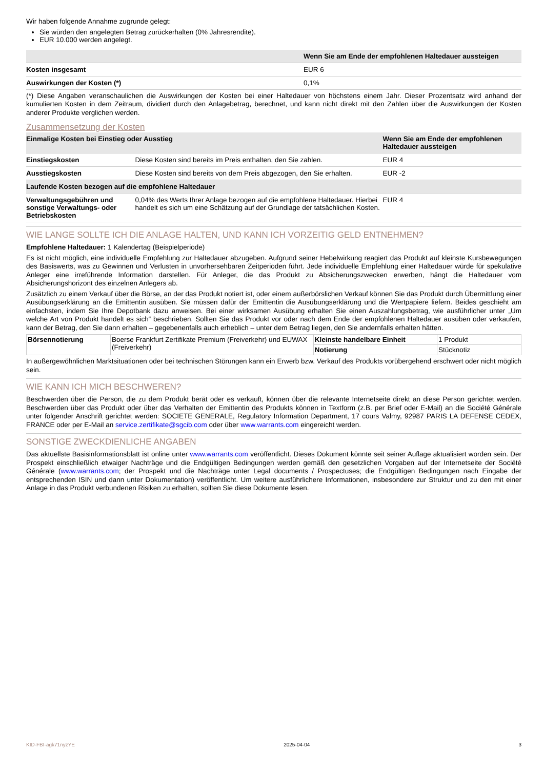Wir haben folgende Annahme zugrunde gelegt:
Sie würden den angelegten Betrag zurückerhalten (0% Jahresrendite).
EUR 10.000 werden angelegt.
| | Wenn Sie am Ende der empfohlenen Haltedauer aussteigen |
| --- | --- |
| Kosten insgesamt | EUR 6 |
| Auswirkungen der Kosten (*) | 0,1% |
(*) Diese Angaben veranschaulichen die Auswirkungen der Kosten bei einer Haltedauer von höchstens einem Jahr. Dieser Prozentsatz wird anhand der kumulierten Kosten in dem Zeitraum, dividiert durch den Anlagebetrag, berechnet, und kann nicht direkt mit den Zahlen über die Auswirkungen der Kosten anderer Produkte verglichen werden.
Zusammensetzung der Kosten
| Einmalige Kosten bei Einstieg oder Ausstieg | | Wenn Sie am Ende der empfohlenen Haltedauer aussteigen |
| --- | --- | --- |
| Einstiegskosten | Diese Kosten sind bereits im Preis enthalten, den Sie zahlen. | EUR 4 |
| Ausstiegskosten | Diese Kosten sind bereits von dem Preis abgezogen, den Sie erhalten. | EUR -2 |
| Laufende Kosten bezogen auf die empfohlene Haltedauer | | |
| Verwaltungsgebühren und sonstige Verwaltungs- oder Betriebskosten | 0,04% des Werts Ihrer Anlage bezogen auf die empfohlene Haltedauer. Hierbei handelt es sich um eine Schätzung auf der Grundlage der tatsächlichen Kosten. | EUR 4 |
WIE LANGE SOLLTE ICH DIE ANLAGE HALTEN, UND KANN ICH VORZEITIG GELD ENTNEHMEN?
Empfohlene Haltedauer: 1 Kalendertag (Beispielperiode)
Es ist nicht möglich, eine individuelle Empfehlung zur Haltedauer abzugeben. Aufgrund seiner Hebelwirkung reagiert das Produkt auf kleinste Kursbewegungen des Basiswerts, was zu Gewinnen und Verlusten in unvorhersehbaren Zeitperioden führt. Jede individuelle Empfehlung einer Haltedauer würde für spekulative Anleger eine irreführende Information darstellen. Für Anleger, die das Produkt zu Absicherungszwecken erwerben, hängt die Haltedauer vom Absicherungshorizont des einzelnen Anlegers ab.
Zusätzlich zu einem Verkauf über die Börse, an der das Produkt notiert ist, oder einem außerbörslichen Verkauf können Sie das Produkt durch Übermittlung einer Ausübungserklärung an die Emittentin ausüben. Sie müssen dafür der Emittentin die Ausübungserklärung und die Wertpapiere liefern. Beides geschieht am einfachsten, indem Sie Ihre Depotbank dazu anweisen. Bei einer wirksamen Ausübung erhalten Sie einen Auszahlungsbetrag, wie ausführlicher unter „Um welche Art von Produkt handelt es sich“ beschrieben. Sollten Sie das Produkt vor oder nach dem Ende der empfohlenen Haltedauer ausüben oder verkaufen, kann der Betrag, den Sie dann erhalten – gegebenenfalls auch erheblich – unter dem Betrag liegen, den Sie andernfalls erhalten hätten.
| Börsennotierung | Boerse Frankfurt Zertifikate Premium (Freiverkehr) und EUWAX (Freiverkehr) | Kleinste handelbare Einheit | 1 Produkt |
| | | Notierung | Stücknotiz |
In außergewöhnlichen Marktsituationen oder bei technischen Störungen kann ein Erwerb bzw. Verkauf des Produkts vorübergehend erschwert oder nicht möglich sein.
WIE KANN ICH MICH BESCHWEREN?
Beschwerden über die Person, die zu dem Produkt berät oder es verkauft, können über die relevante Internetseite direkt an diese Person gerichtet werden. Beschwerden über das Produkt oder über das Verhalten der Emittentin des Produkts können in Textform (z.B. per Brief oder E-Mail) an die Société Générale unter folgender Anschrift gerichtet werden: SOCIETE GENERALE, Regulatory Information Department, 17 cours Valmy, 92987 PARIS LA DEFENSE CEDEX, FRANCE oder per E-Mail an service.zertifikate@sgcib.com oder über www.warrants.com eingereicht werden.
SONSTIGE ZWECKDIENLICHE ANGABEN
Das aktuellste Basisinformationsblatt ist online unter www.warrants.com veröffentlicht. Dieses Dokument könnte seit seiner Auflage aktualisiert worden sein. Der Prospekt einschließlich etwaiger Nachträge und die Endgültigen Bedingungen werden gemäß den gesetzlichen Vorgaben auf der Internetseite der Société Générale (www.warrants.com; der Prospekt und die Nachträge unter Legal documents / Prospectuses; die Endgültigen Bedingungen nach Eingabe der entsprechenden ISIN und dann unter Dokumentation) veröffentlicht. Um weitere ausführlichere Informationen, insbesondere zur Struktur und zu den mit einer Anlage in das Produkt verbundenen Risiken zu erhalten, sollten Sie diese Dokumente lesen.
KID-FBI-agk71nyzYE 2025-04-04 3